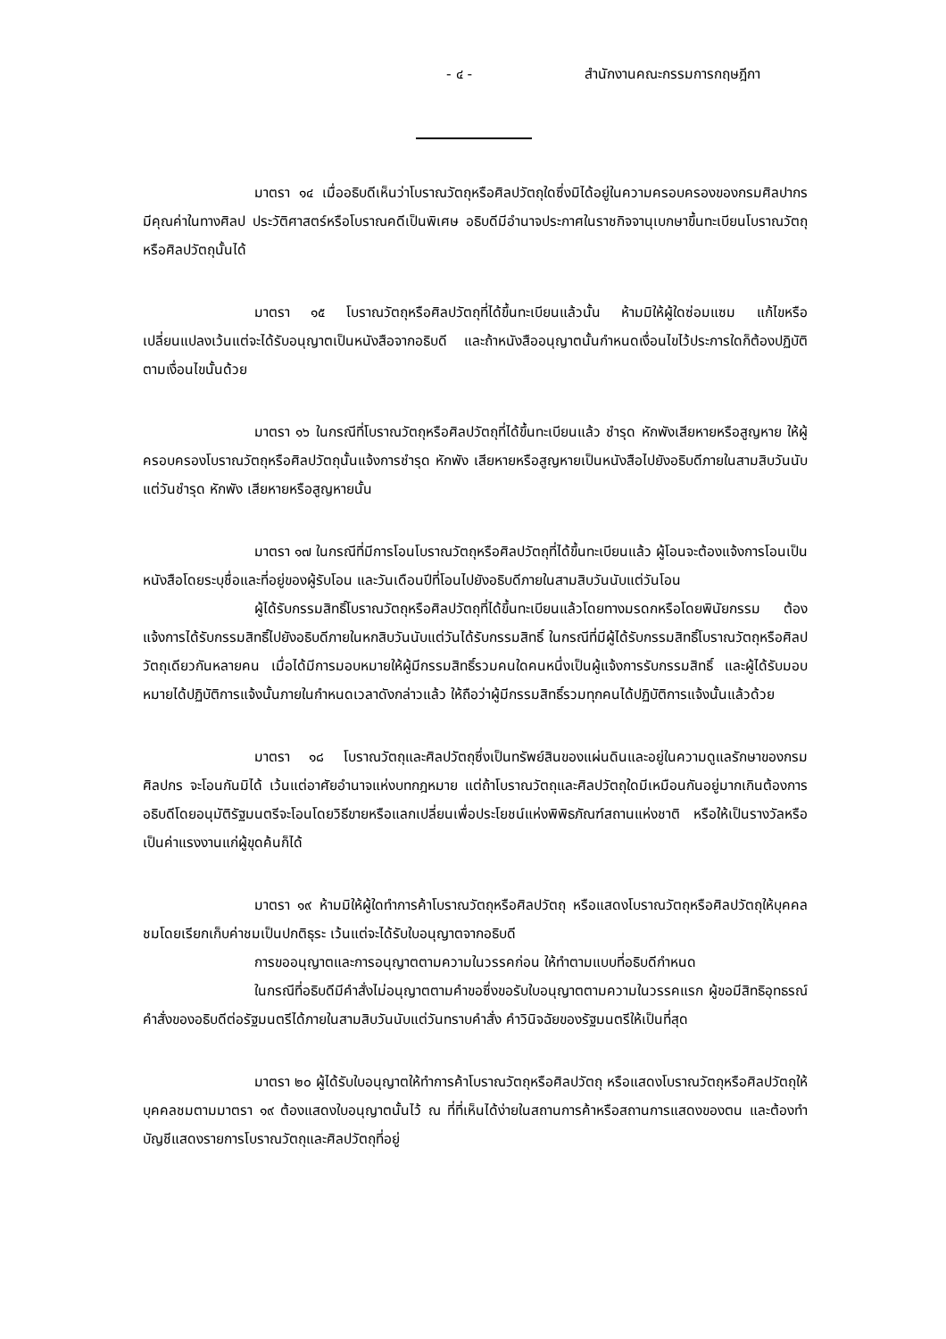- ๔ - สำนักงานคณะกรรมการกฤษฎีกา
มาตรา ๑๔ เมื่ออธิบดีเห็นว่าโบราณวัตถุหรือศิลปวัตถุใดซึ่งมิได้อยู่ในความครอบครองของกรมศิลปากร มีคุณค่าในทางศิลป ประวัติศาสตร์หรือโบราณคดีเป็นพิเศษ อธิบดีมีอำนาจประกาศในราชกิจจานุเบกษาขึ้นทะเบียนโบราณวัตถุหรือศิลปวัตถุนั้นได้
มาตรา ๑๕ โบราณวัตถุหรือศิลปวัตถุที่ได้ขึ้นทะเบียนแล้วนั้น ห้ามมิให้ผู้ใดซ่อมแซม แก้ไขหรือเปลี่ยนแปลงเว้นแต่จะได้รับอนุญาตเป็นหนังสือจากอธิบดี และถ้าหนังสืออนุญาตนั้นกำหนดเงื่อนไขไว้ประการใดก็ต้องปฏิบัติตามเงื่อนไขนั้นด้วย
มาตรา ๑๖ ในกรณีที่โบราณวัตถุหรือศิลปวัตถุที่ได้ขึ้นทะเบียนแล้ว ชำรุด หักพังเสียหายหรือสูญหาย ให้ผู้ครอบครองโบราณวัตถุหรือศิลปวัตถุนั้นแจ้งการชำรุด หักพัง เสียหายหรือสูญหายเป็นหนังสือไปยังอธิบดีภายในสามสิบวันนับแต่วันชำรุด หักพัง เสียหายหรือสูญหายนั้น
มาตรา ๑๗ ในกรณีที่มีการโอนโบราณวัตถุหรือศิลปวัตถุที่ได้ขึ้นทะเบียนแล้ว ผู้โอนจะต้องแจ้งการโอนเป็นหนังสือโดยระบุชื่อและที่อยู่ของผู้รับโอน และวันเดือนปีที่โอนไปยังอธิบดีภายในสามสิบวันนับแต่วันโอน
ผู้ได้รับกรรมสิทธิ์โบราณวัตถุหรือศิลปวัตถุที่ได้ขึ้นทะเบียนแล้วโดยทางมรดกหรือโดยพินัยกรรม ต้องแจ้งการได้รับกรรมสิทธิ์ไปยังอธิบดีภายในหกสิบวันนับแต่วันได้รับกรรมสิทธิ์ ในกรณีที่มีผู้ได้รับกรรมสิทธิ์โบราณวัตถุหรือศิลปวัตถุเดียวกันหลายคน เมื่อได้มีการมอบหมายให้ผู้มีกรรมสิทธิ์รวมคนใดคนหนึ่งเป็นผู้แจ้งการรับกรรมสิทธิ์ และผู้ได้รับมอบหมายได้ปฏิบัติการแจ้งนั้นภายในกำหนดเวลาดังกล่าวแล้ว ให้ถือว่าผู้มีกรรมสิทธิ์รวมทุกคนได้ปฏิบัติการแจ้งนั้นแล้วด้วย
มาตรา ๑๘ โบราณวัตถุและศิลปวัตถุซึ่งเป็นทรัพย์สินของแผ่นดินและอยู่ในความดูแลรักษาของกรมศิลปกร จะโอนกันมิได้ เว้นแต่อาศัยอำนาจแห่งบทกฎหมาย แต่ถ้าโบราณวัตถุและศิลปวัตถุใดมีเหมือนกันอยู่มากเกินต้องการ อธิบดีโดยอนุมัติรัฐมนตรีจะโอนโดยวิธีขายหรือแลกเปลี่ยนเพื่อประโยชน์แห่งพิพิธภัณฑ์สถานแห่งชาติ หรือให้เป็นรางวัลหรือเป็นค่าแรงงานแก่ผู้ขุดค้นก็ได้
มาตรา ๑๙ ห้ามมิให้ผู้ใดทำการค้าโบราณวัตถุหรือศิลปวัตถุ หรือแสดงโบราณวัตถุหรือศิลปวัตถุให้บุคคลชมโดยเรียกเก็บค่าชมเป็นปกติธุระ เว้นแต่จะได้รับใบอนุญาตจากอธิบดี
การขออนุญาตและการอนุญาตตามความในวรรคก่อน ให้ทำตามแบบที่อธิบดีกำหนด
ในกรณีที่อธิบดีมีคำสั่งไม่อนุญาตตามคำขอซึ่งขอรับใบอนุญาตตามความในวรรคแรก ผู้ขอมีสิทธิอุทธรณ์คำสั่งของอธิบดีต่อรัฐมนตรีได้ภายในสามสิบวันนับแต่วันทราบคำสั่ง คำวินิจฉัยของรัฐมนตรีให้เป็นที่สุด
มาตรา ๒๐ ผู้ได้รับใบอนุญาตให้ทำการค้าโบราณวัตถุหรือศิลปวัตถุ หรือแสดงโบราณวัตถุหรือศิลปวัตถุให้บุคคลชมตามมาตรา ๑๙ ต้องแสดงใบอนุญาตนั้นไว้ ณ ที่ที่เห็นได้ง่ายในสถานการค้าหรือสถานการแสดงของตน และต้องทำบัญชีแสดงรายการโบราณวัตถุและศิลปวัตถุที่อยู่